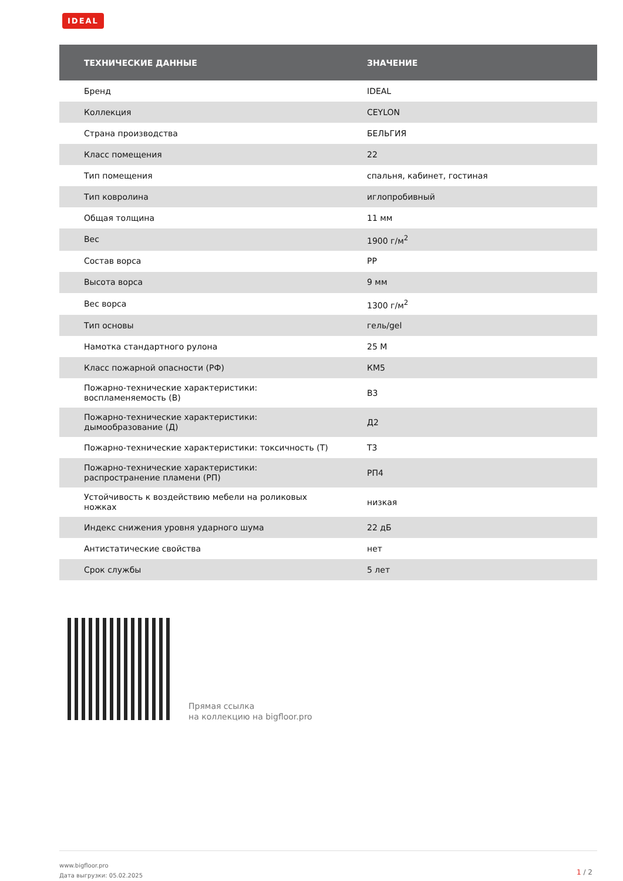IDEAL
| ТЕХНИЧЕСКИЕ ДАННЫЕ | ЗНАЧЕНИЕ |
| --- | --- |
| Бренд | IDEAL |
| Коллекция | CEYLON |
| Страна производства | БЕЛЬГИЯ |
| Класс помещения | 22 |
| Тип помещения | спальня, кабинет, гостиная |
| Тип ковролина | иглопробивный |
| Общая толщина | 11 мм |
| Вес | 1900 г/м<sup>2</sup> |
| Состав ворса | PP |
| Высота ворса | 9 мм |
| Вес ворса | 1300 г/м<sup>2</sup> |
| Тип основы | гель/gel |
| Намотка стандартного рулона | 25 М |
| Класс пожарной опасности (РФ) | КМ5 |
| Пожарно-технические характеристики: воспламеняемость (В) | В3 |
| Пожарно-технические характеристики: дымообразование (Д) | Д2 |
| Пожарно-технические характеристики: токсичность (Т) | Т3 |
| Пожарно-технические характеристики: распространение пламени (РП) | РП4 |
| Устойчивость к воздействию мебели на роликовых ножках | низкая |
| Индекс снижения уровня ударного шума | 22 дБ |
| Антистатические свойства | нет |
| Срок службы | 5 лет |
Прямая ссылка
на коллекцию на bigfloor.pro
www.bigfloor.pro
Дата выгрузки: 05.02.2025
1 / 2